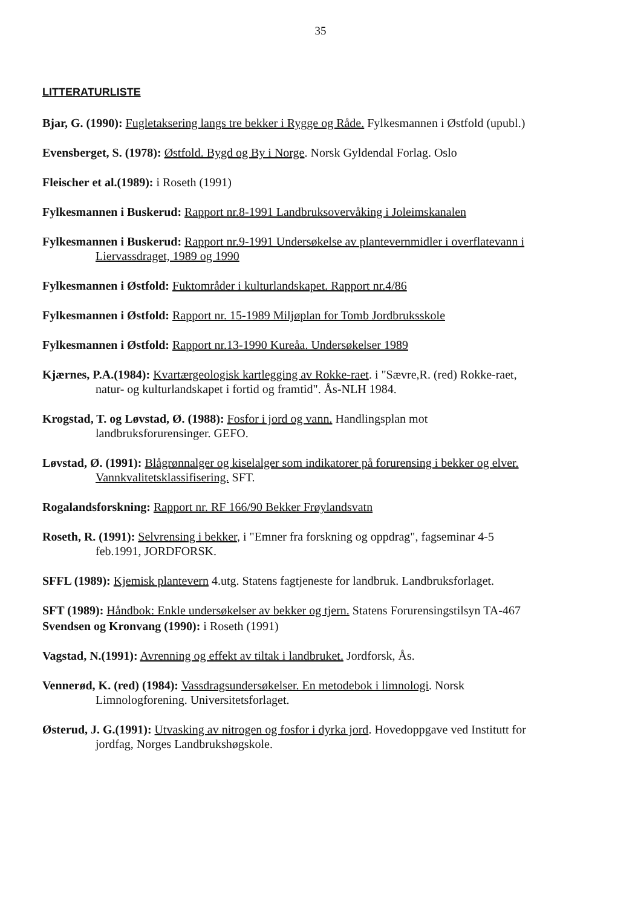35
LITTERATURLISTE
Bjar, G. (1990): Fugletaksering langs tre bekker i Rygge og Råde. Fylkesmannen i Østfold (upubl.)
Evensberget, S. (1978): Østfold. Bygd og By i Norge. Norsk Gyldendal Forlag. Oslo
Fleischer et al.(1989): i Roseth (1991)
Fylkesmannen i Buskerud: Rapport nr.8-1991 Landbruksovervåking i Joleimskanalen
Fylkesmannen i Buskerud: Rapport nr.9-1991 Undersøkelse av plantevernmidler i overflatevann i Liervassdraget, 1989 og 1990
Fylkesmannen i Østfold: Fuktområder i kulturlandskapet. Rapport nr.4/86
Fylkesmannen i Østfold: Rapport nr. 15-1989 Miljøplan for Tomb Jordbruksskole
Fylkesmannen i Østfold: Rapport nr.13-1990 Kureåa. Undersøkelser 1989
Kjærnes, P.A.(1984): Kvartærgeologisk kartlegging av Rokke-raet. i "Sævre,R. (red) Rokke-raet, natur- og kulturlandskapet i fortid og framtid". Ås-NLH 1984.
Krogstad, T. og Løvstad, Ø. (1988): Fosfor i jord og vann. Handlingsplan mot landbruksforurensinger. GEFO.
Løvstad, Ø. (1991): Blågrønnalger og kiselalger som indikatorer på forurensing i bekker og elver. Vannkvalitetsklassifisering. SFT.
Rogalandsforskning: Rapport nr. RF 166/90 Bekker Frøylandsvatn
Roseth, R. (1991): Selvrensing i bekker, i "Emner fra forskning og oppdrag", fagseminar 4-5 feb.1991, JORDFORSK.
SFFL (1989): Kjemisk plantevern 4.utg. Statens fagtjeneste for landbruk. Landbruksforlaget.
SFT (1989): Håndbok: Enkle undersøkelser av bekker og tjern. Statens Forurensingstilsyn TA-467
Svendsen og Kronvang (1990): i Roseth (1991)
Vagstad, N.(1991): Avrenning og effekt av tiltak i landbruket. Jordforsk, Ås.
Vennerød, K. (red) (1984): Vassdragsundersøkelser. En metodebok i limnologi. Norsk Limnologforening. Universitetsforlaget.
Østerud, J. G.(1991): Utvasking av nitrogen og fosfor i dyrka jord. Hovedoppgave ved Institutt for jordfag, Norges Landbrukshøgskole.